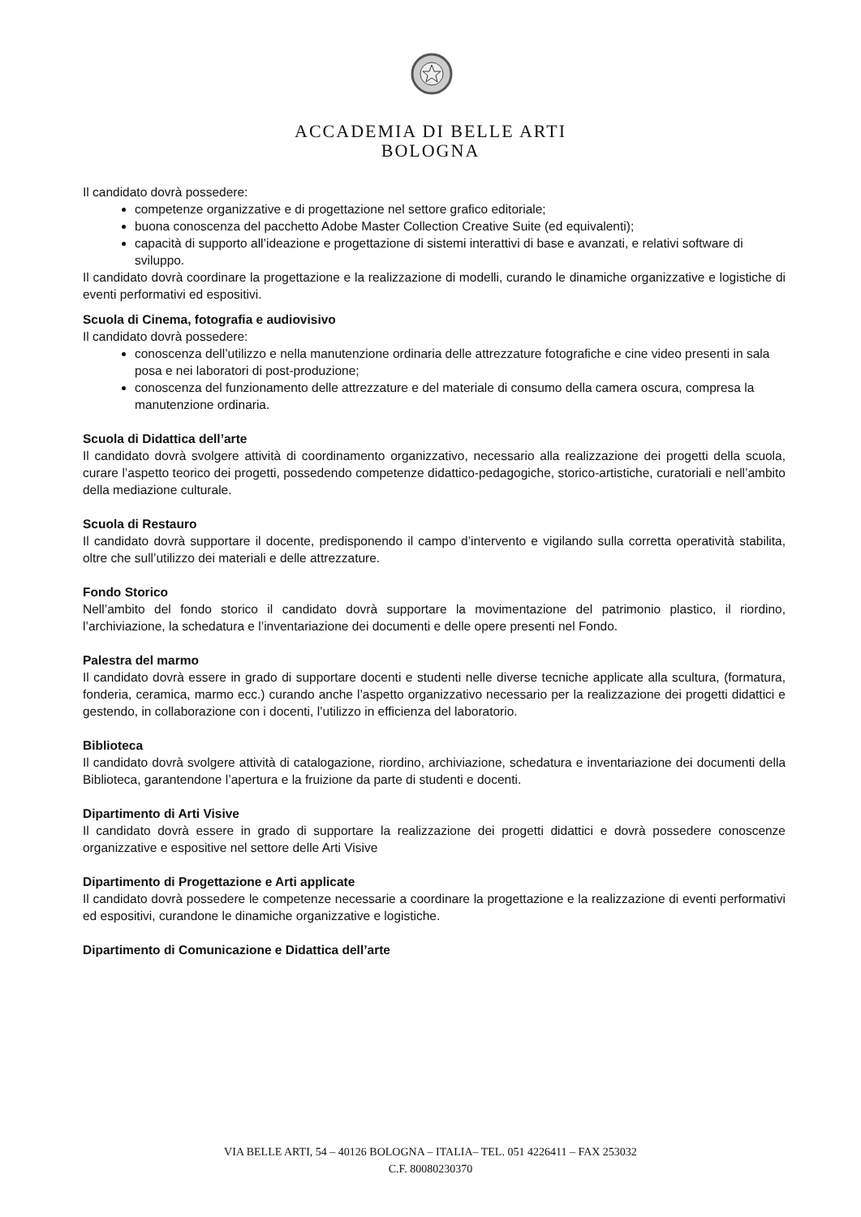ACCADEMIA DI BELLE ARTI
BOLOGNA
Il candidato dovrà possedere:
competenze organizzative e di progettazione nel settore grafico editoriale;
buona conoscenza del pacchetto Adobe Master Collection Creative Suite (ed equivalenti);
capacità di supporto all’ideazione e progettazione di sistemi interattivi di base e avanzati, e relativi software di sviluppo.
Il candidato dovrà coordinare la progettazione e la realizzazione di modelli, curando le dinamiche organizzative e logistiche di eventi performativi ed espositivi.
Scuola di Cinema, fotografia e audiovisivo
Il candidato dovrà possedere:
conoscenza dell’utilizzo e nella manutenzione ordinaria delle attrezzature fotografiche e cine video presenti in sala posa e nei laboratori di post-produzione;
conoscenza del funzionamento delle attrezzature e del materiale di consumo della camera oscura, compresa la manutenzione ordinaria.
Scuola di Didattica dell’arte
Il candidato dovrà svolgere attività di coordinamento organizzativo, necessario alla realizzazione dei progetti della scuola, curare l’aspetto teorico dei progetti, possedendo competenze didattico-pedagogiche, storico-artistiche, curatoriali e nell’ambito della mediazione culturale.
Scuola di Restauro
Il candidato dovrà supportare il docente, predisponendo il campo d’intervento e vigilando sulla corretta operatività stabilita, oltre che sull’utilizzo dei materiali e delle attrezzature.
Fondo Storico
Nell’ambito del fondo storico il candidato dovrà supportare la movimentazione del patrimonio plastico, il riordino, l’archiviazione, la schedatura e l’inventariazione dei documenti e delle opere presenti nel Fondo.
Palestra del marmo
Il candidato dovrà essere in grado di supportare docenti e studenti nelle diverse tecniche applicate alla scultura, (formatura, fonderia, ceramica, marmo ecc.) curando anche l’aspetto organizzativo necessario per la realizzazione dei progetti didattici e gestendo, in collaborazione con i docenti, l’utilizzo in efficienza del laboratorio.
Biblioteca
Il candidato dovrà svolgere attività di catalogazione, riordino, archiviazione, schedatura e inventariazione dei documenti della Biblioteca, garantendone l’apertura e la fruizione da parte di studenti e docenti.
Dipartimento di Arti Visive
Il candidato dovrà essere in grado di supportare la realizzazione dei progetti didattici e dovrà possedere conoscenze organizzative e espositive nel settore delle Arti Visive
Dipartimento di Progettazione e Arti applicate
Il candidato dovrà possedere le competenze necessarie a coordinare la progettazione e la realizzazione di eventi performativi ed espositivi, curandone le dinamiche organizzative e logistiche.
Dipartimento di Comunicazione e Didattica dell’arte
VIA BELLE ARTI, 54 – 40126 BOLOGNA – ITALIA– TEL. 051 4226411 – FAX 253032
C.F. 80080230370